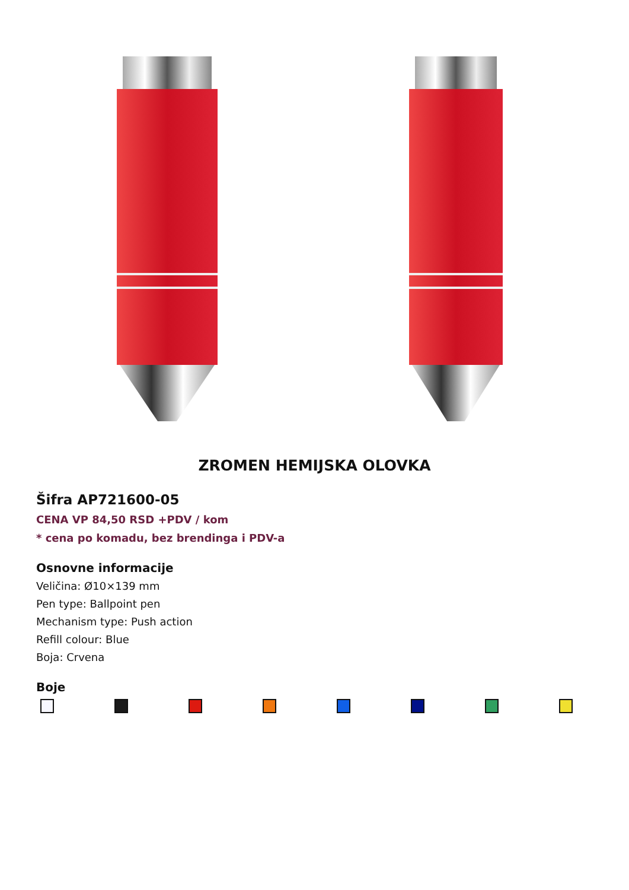ZROMEN HEMIJSKA OLOVKA
Šifra AP721600-05
CENA VP 84,50 RSD +PDV / kom
* cena po komadu, bez brendinga i PDV-a
Osnovne informacije
Veličina: Ø10×139 mm
Pen type: Ballpoint pen
Mechanism type: Push action
Refill colour: Blue
Boja: Crvena
Boje